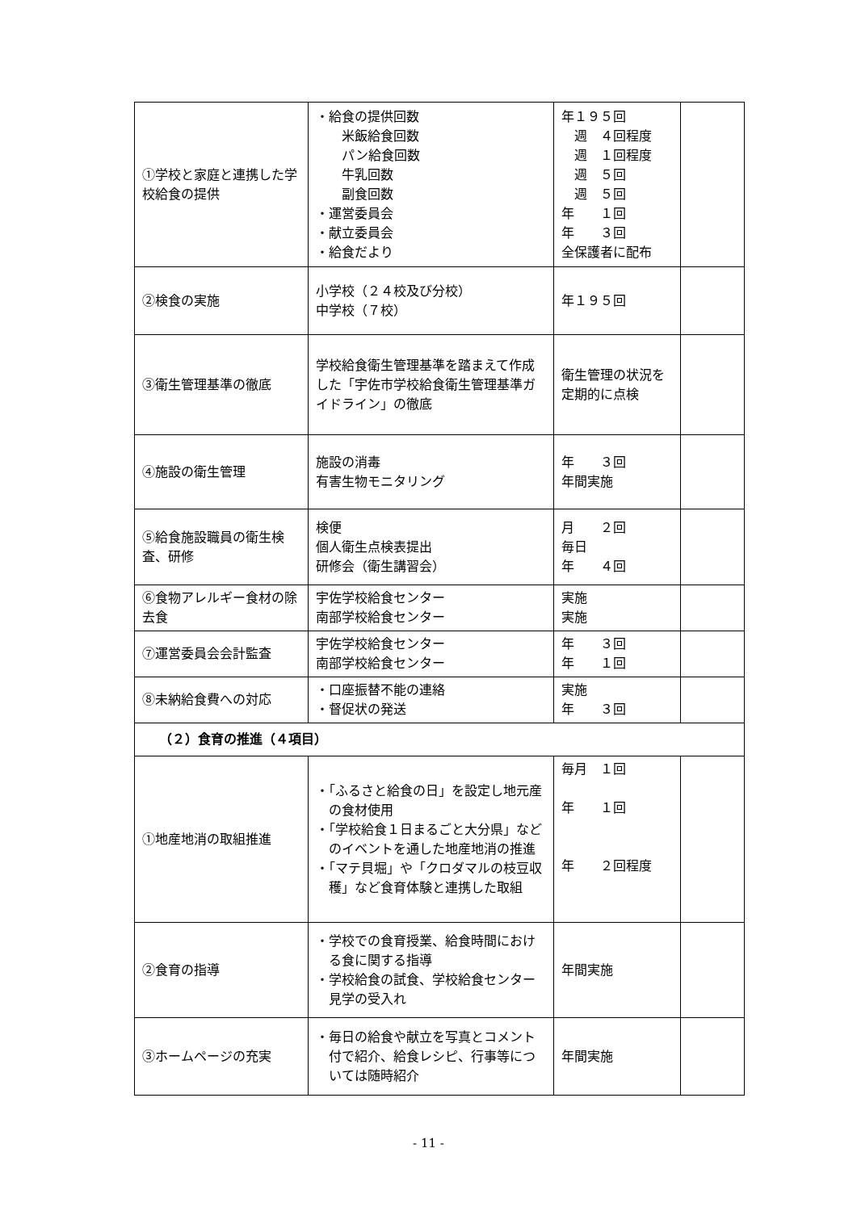| ①学校と家庭と連携した学校給食の提供 | ・給食の提供回数 米飯給食回数 パン給食回数 牛乳回数 副食回数 ・運営委員会 ・献立委員会 ・給食だより | 年１９５回 週 ４回程度 週 １回程度 週 ５回 週 ５回 年 １回 年 ３回 全保護者に配布 | |
| ②検食の実施 | 小学校（２４校及び分校） 中学校（７校） | 年１９５回 | |
| ③衛生管理基準の徹底 | 学校給食衛生管理基準を踏まえて作成した「宇佐市学校給食衛生管理基準ガイドライン」の徹底 | 衛生管理の状況を定期的に点検 | |
| ④施設の衛生管理 | 施設の消毒 有害生物モニタリング | 年 ３回 年間実施 | |
| ⑤給食施設職員の衛生検査、研修 | 検便 個人衛生点検表提出 研修会（衛生講習会） | 月 ２回 毎日 年 ４回 | |
| ⑥食物アレルギー食材の除去食 | 宇佐学校給食センター 南部学校給食センター | 実施 実施 | |
| ⑦運営委員会会計監査 | 宇佐学校給食センター 南部学校給食センター | 年 ３回 年 １回 | |
| ⑧未納給食費への対応 | ・口座振替不能の連絡 ・督促状の発送 | 実施 年 ３回 | |
| （２）食育の推進（４項目） | | | |
| ①地産地消の取組推進 | ・「ふるさと給食の日」を設定し地元産の食材使用 ・「学校給食１日まるごと大分県」などのイベントを通した地産地消の推進 ・「マテ貝堀」や「クロダマルの枝豆収穫」など食育体験と連携した取組 | 毎月 １回 年 １回 年 ２回程度 | |
| ②食育の指導 | ・学校での食育授業、給食時間における食に関する指導 ・学校給食の試食、学校給食センター見学の受入れ | 年間実施 | |
| ③ホームページの充実 | ・毎日の給食や献立を写真とコメント付で紹介、給食レシピ、行事等については随時紹介 | 年間実施 | |
- 11 -